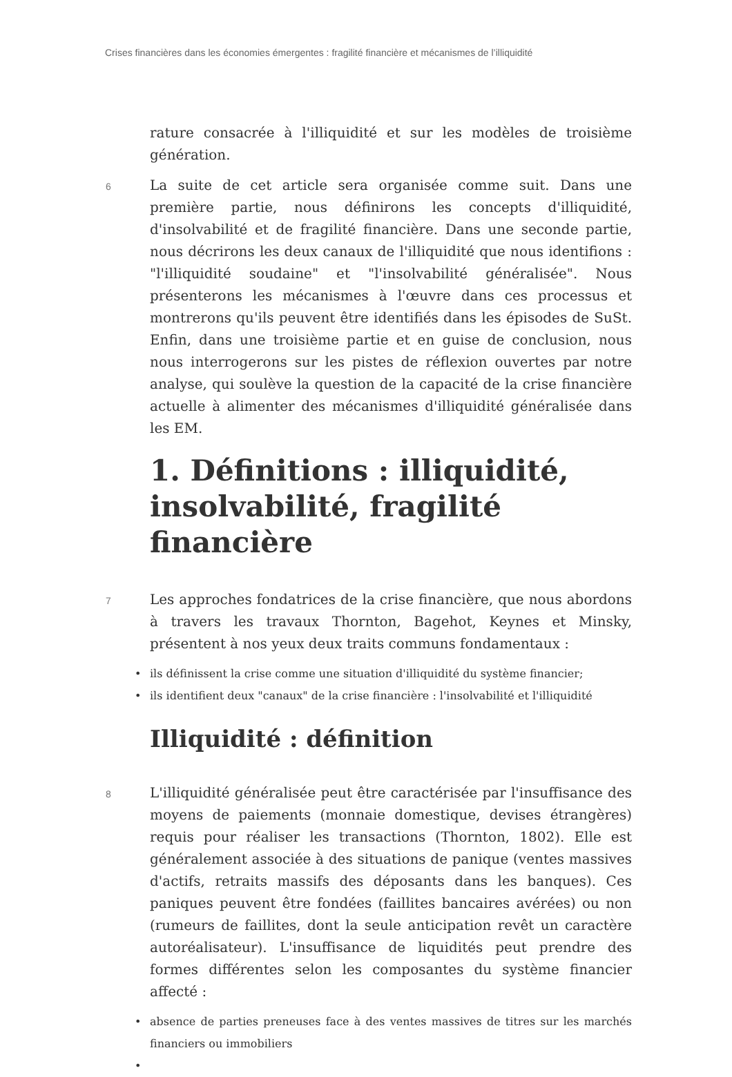Crises financières dans les économies émergentes : fragilité financière et mécanismes de l’illiquidité
rature consacrée à l'illiquidité et sur les modèles de troisième génération.
6 La suite de cet article sera organisée comme suit. Dans une première partie, nous définirons les concepts d'illiquidité, d'insolvabilité et de fragilité financière. Dans une seconde partie, nous décrirons les deux canaux de l'illiquidité que nous identifions : "l'illiquidité soudaine" et "l'insolvabilité généralisée". Nous présenterons les mécanismes à l'œuvre dans ces processus et montrerons qu'ils peuvent être identifiés dans les épisodes de SuSt. Enfin, dans une troisième partie et en guise de conclusion, nous nous interrogerons sur les pistes de réflexion ouvertes par notre analyse, qui soulève la question de la capacité de la crise financière actuelle à alimenter des mécanismes d'illiquidité généralisée dans les EM.
1. Définitions : illiquidité, insolvabilité, fragilité financière
7 Les approches fondatrices de la crise financière, que nous abordons à travers les travaux Thornton, Bagehot, Keynes et Minsky, présentent à nos yeux deux traits communs fondamentaux :
• ils définissent la crise comme une situation d'illiquidité du système financier;
• ils identifient deux "canaux" de la crise financière : l'insolvabilité et l'illiquidité
Illiquidité : définition
8 L'illiquidité généralisée peut être caractérisée par l'insuffisance des moyens de paiements (monnaie domestique, devises étrangères) requis pour réaliser les transactions (Thornton, 1802). Elle est généralement associée à des situations de panique (ventes massives d'actifs, retraits massifs des déposants dans les banques). Ces paniques peuvent être fondées (faillites bancaires avérées) ou non (rumeurs de faillites, dont la seule anticipation revêt un caractère autoréalisateur). L'insuffisance de liquidités peut prendre des formes différentes selon les composantes du système financier affecté :
• absence de parties preneuses face à des ventes massives de titres sur les marchés financiers ou immobiliers
•